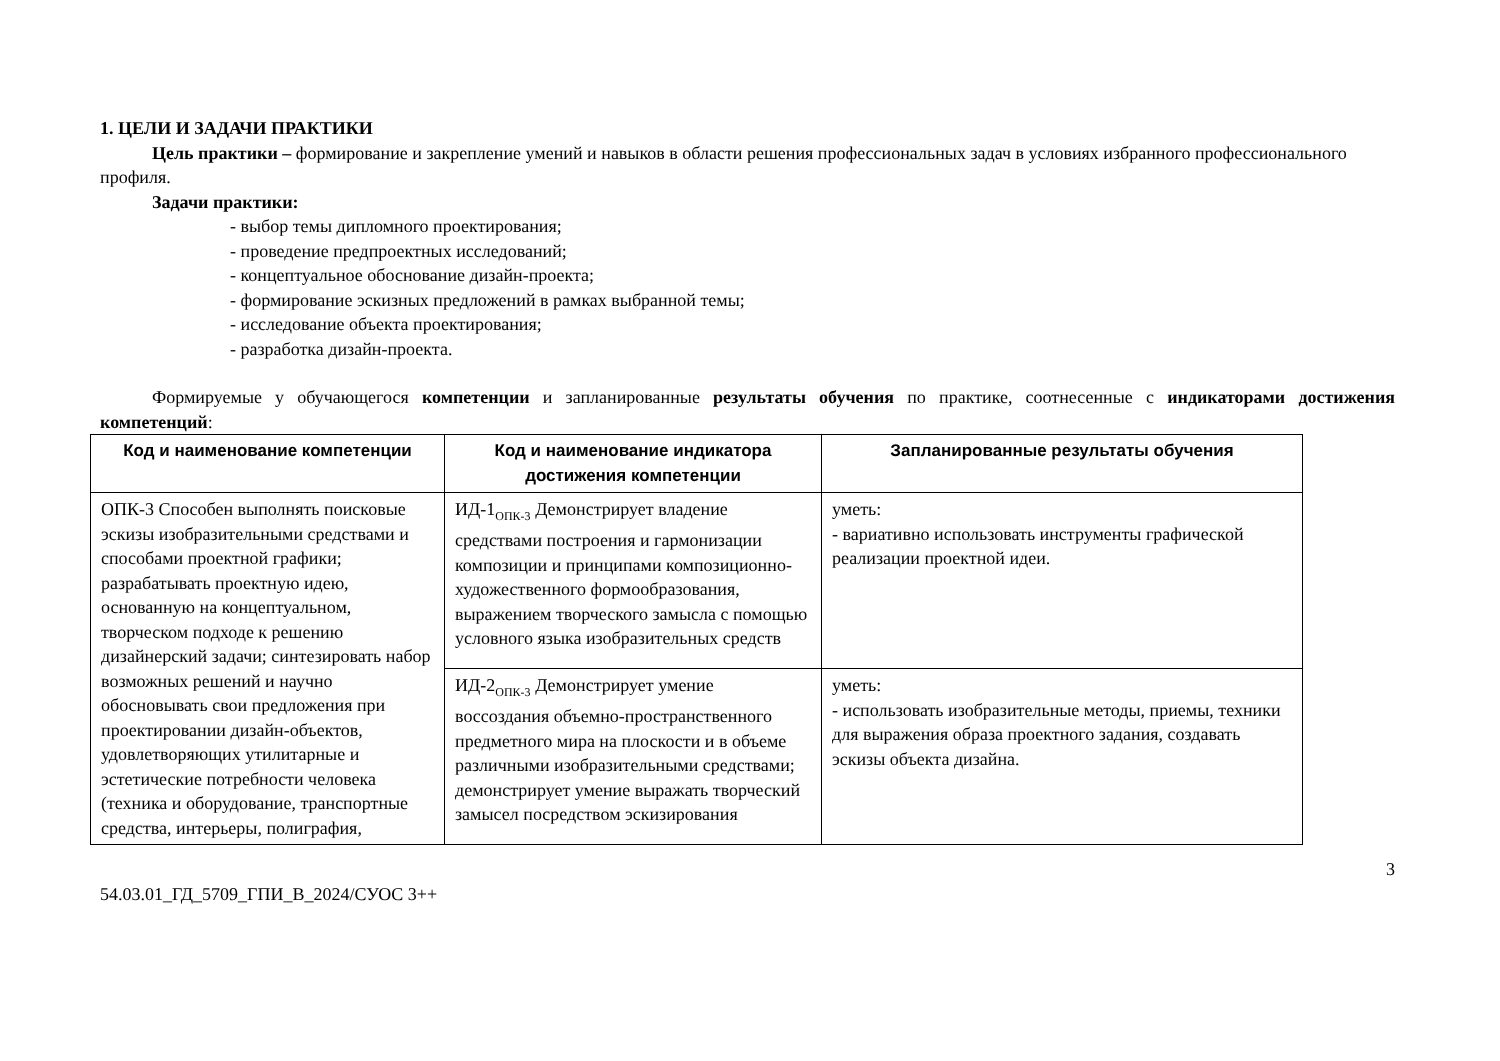1. ЦЕЛИ И ЗАДАЧИ ПРАКТИКИ
Цель практики – формирование и закрепление умений и навыков в области решения профессиональных задач в условиях избранного профессионального профиля.
Задачи практики:
- выбор темы дипломного проектирования;
- проведение предпроектных исследований;
- концептуальное обоснование дизайн-проекта;
- формирование эскизных предложений в рамках выбранной темы;
- исследование объекта проектирования;
- разработка дизайн-проекта.
Формируемые у обучающегося компетенции и запланированные результаты обучения по практике, соотнесенные с индикаторами достижения компетенций:
| Код и наименование компетенции | Код и наименование индикатора достижения компетенции | Запланированные результаты обучения |
| --- | --- | --- |
| ОПК-3 Способен выполнять поисковые эскизы изобразительными средствами и способами проектной графики; разрабатывать проектную идею, основанную на концептуальном, творческом подходе к решению дизайнерский задачи; синтезировать набор возможных решений и научно обосновывать свои предложения при проектировании дизайн-объектов, удовлетворяющих утилитарные и эстетические потребности человека (техника и оборудование, транспортные средства, интерьеры, полиграфия, | ИД-1<sub>ОПК-3</sub> Демонстрирует владение средствами построения и гармонизации композиции и принципами композиционно-художественного формообразования, выражением творческого замысла с помощью условного языка изобразительных средств | уметь: - вариативно использовать инструменты графической реализации проектной идеи. |
| | ИД-2<sub>ОПК-3</sub> Демонстрирует умение воссоздания объемно-пространственного предметного мира на плоскости и в объеме различными изобразительными средствами; демонстрирует умение выражать творческий замысел посредством эскизирования | уметь: - использовать изобразительные методы, приемы, техники для выражения образа проектного задания, создавать эскизы объекта дизайна. |
3
54.03.01_ГД_5709_ГПИ_В_2024/СУОС 3++